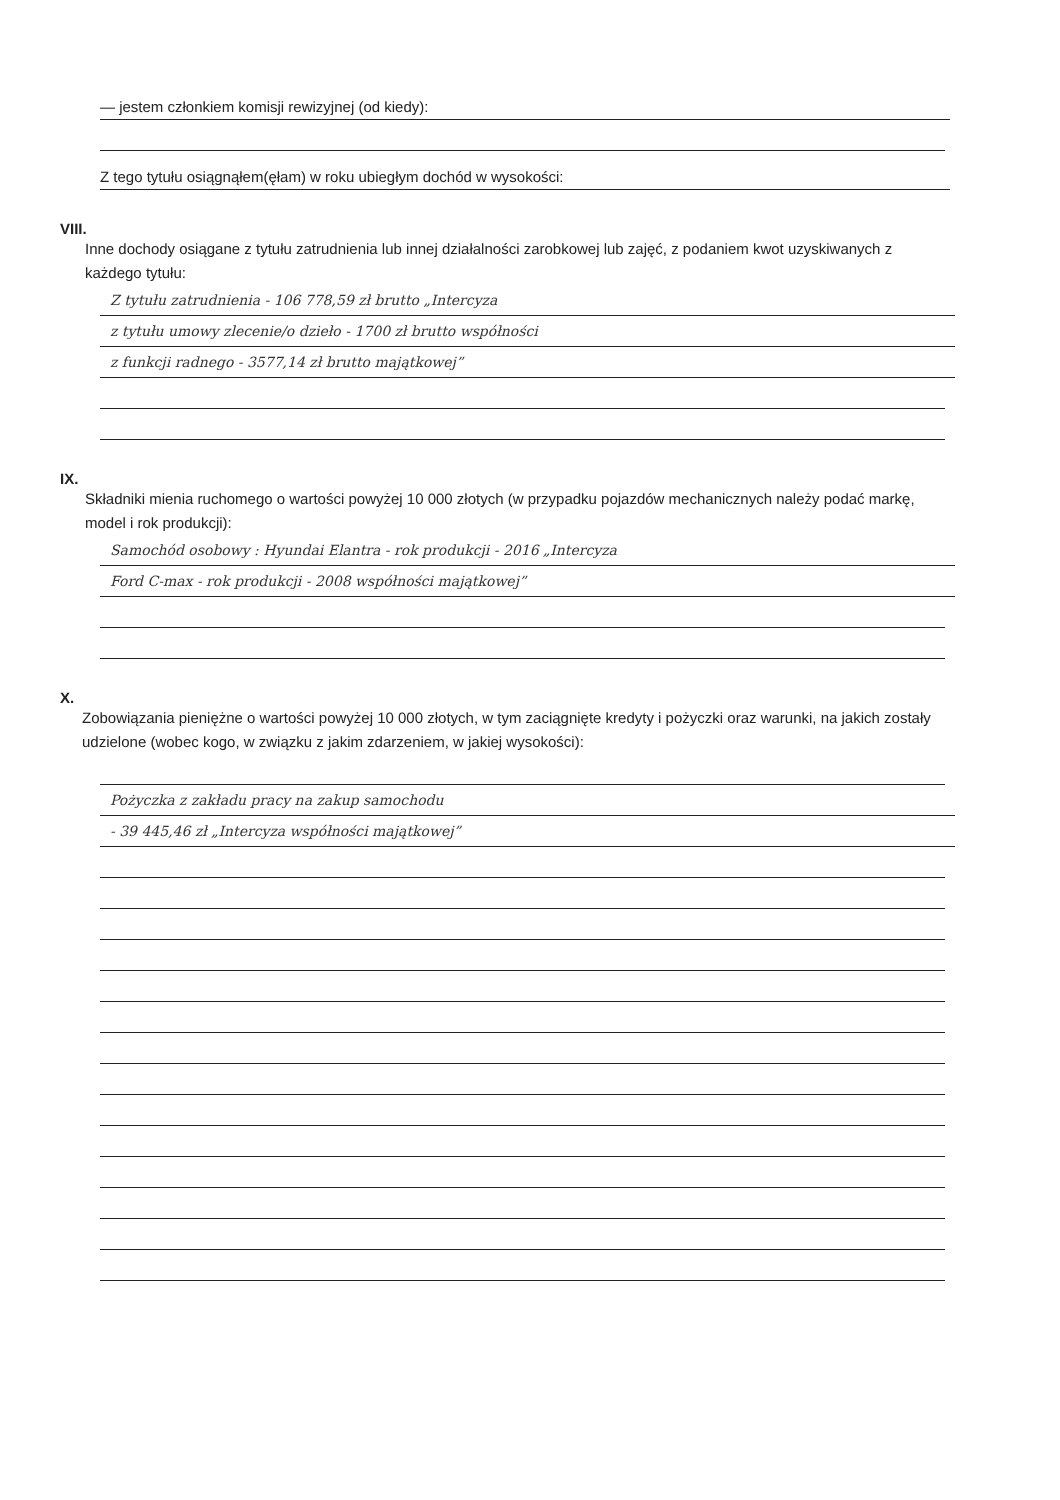— jestem członkiem komisji rewizyjnej (od kiedy):
Z tego tytułu osiągnąłem(ęłam) w roku ubiegłym dochód w wysokości:
VIII.
Inne dochody osiągane z tytułu zatrudnienia lub innej działalności zarobkowej lub zajęć, z podaniem kwot uzyskiwanych z każdego tytułu:
Z tytułu zatrudnienia - 106 778,59 zł brutto „Intercyza
z tytułu umowy zlecenie/o dzieło - 1700 zł brutto współności
z funkcji radnego - 3577,14 zł brutto majątkowej”
IX.
Składniki mienia ruchomego o wartości powyżej 10 000 złotych (w przypadku pojazdów mechanicznych należy podać markę, model i rok produkcji):
Samochód osobowy : Hyundai Elantra - rok produkcji - 2016 „Intercyza
Ford C-max - rok produkcji - 2008 współności majątkowej”
X.
Zobowiązania pieniężne o wartości powyżej 10 000 złotych, w tym zaciągnięte kredyty i pożyczki oraz warunki, na jakich zostały udzielone (wobec kogo, w związku z jakim zdarzeniem, w jakiej wysokości):
Pożyczka z zakładu pracy na zakup samochodu
- 39 445,46 zł „Intercyza współności majątkowej”